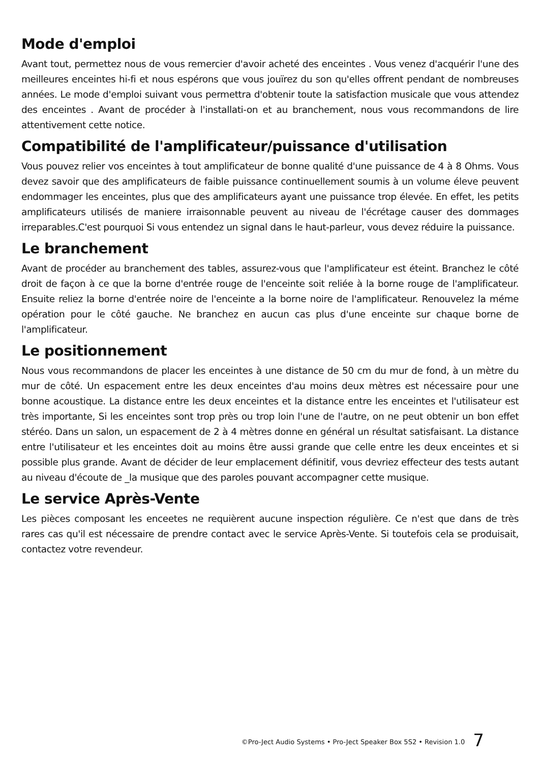Mode d'emploi
Avant tout, permettez nous de vous remercier d'avoir acheté des enceintes . Vous venez d'acquérir l'une des meilleures enceintes hi-fi et nous espérons que vous jouïrez du son qu'elles offrent pendant de nombreuses années. Le mode d'emploi suivant vous permettra d'obtenir toute la satisfaction musicale que vous attendez des enceintes . Avant de procéder à l'installati-on et au branchement, nous vous recommandons de lire attentivement cette notice.
Compatibilité de l'amplificateur/puissance d'utilisation
Vous pouvez relier vos enceintes à tout amplificateur de bonne qualité d'une puissance de 4 à 8 Ohms. Vous devez savoir que des amplificateurs de faible puissance continuellement soumis à un volume éleve peuvent endommager les enceintes, plus que des amplificateurs ayant une puissance trop élevée. En effet, les petits amplificateurs utilisés de maniere irraisonnable peuvent au niveau de l'écrétage causer des dommages irreparables.C'est pourquoi Si vous entendez un signal dans le haut-parleur, vous devez réduire la puissance.
Le branchement
Avant de procéder au branchement des tables, assurez-vous que l'amplificateur est éteint. Branchez le côté droit de façon à ce que la borne d'entrée rouge de l'enceinte soit reliée à la borne rouge de l'amplificateur. Ensuite reliez la borne d'entrée noire de l'enceinte a la borne noire de l'amplificateur. Renouvelez la méme opération pour le côté gauche. Ne branchez en aucun cas plus d'une enceinte sur chaque borne de l'amplificateur.
Le positionnement
Nous vous recommandons de placer les enceintes à une distance de 50 cm du mur de fond, à un mètre du mur de côté. Un espacement entre les deux enceintes d'au moins deux mètres est nécessaire pour une bonne acoustique. La distance entre les deux enceintes et la distance entre les enceintes et l'utilisateur est très importante, Si les enceintes sont trop près ou trop loin l'une de l'autre, on ne peut obtenir un bon effet stéréo. Dans un salon, un espacement de 2 à 4 mètres donne en général un résultat satisfaisant. La distance entre l'utilisateur et les enceintes doit au moins être aussi grande que celle entre les deux enceintes et si possible plus grande. Avant de décider de leur emplacement définitif, vous devriez effecteur des tests autant au niveau d'écoute de _la musique que des paroles pouvant accompagner cette musique.
Le service Après-Vente
Les pièces composant les enceetes ne requièrent aucune inspection régulière. Ce n'est que dans de très rares cas qu'il est nécessaire de prendre contact avec le service Après-Vente. Si toutefois cela se produisait, contactez votre revendeur.
©Pro-Ject Audio Systems • Pro-Ject Speaker Box 5S2 • Revision 1.0 7